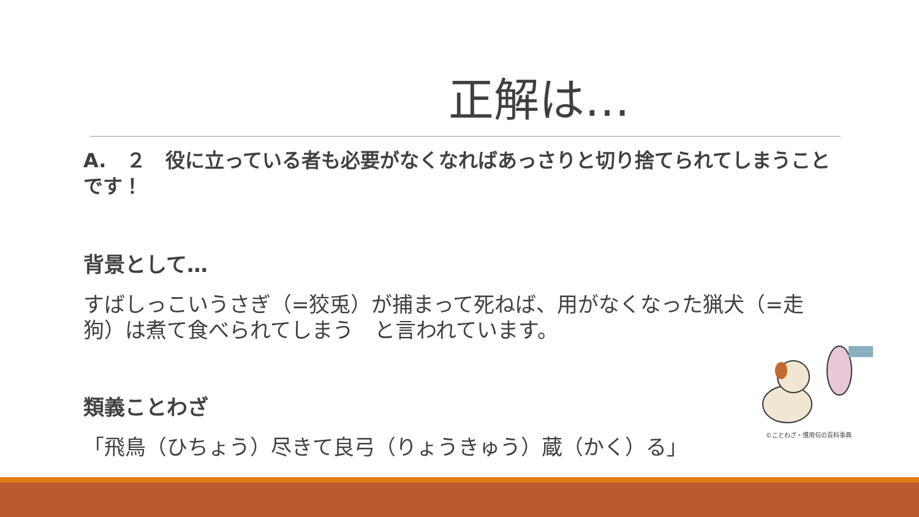正解は…
A.　２　役に立っている者も必要がなくなればあっさりと切り捨てられてしまうこと　です！
背景として…
すばしっこいうさぎ（=狡兎）が捕まって死ねば、用がなくなった猟犬（=走狗）は煮て食べられてしまう　と言われています。
類義ことわざ
「飛鳥（ひちょう）尽きて良弓（りょうきゅう）蔵（かく）る」
©ことわざ・慣用句の百科事典